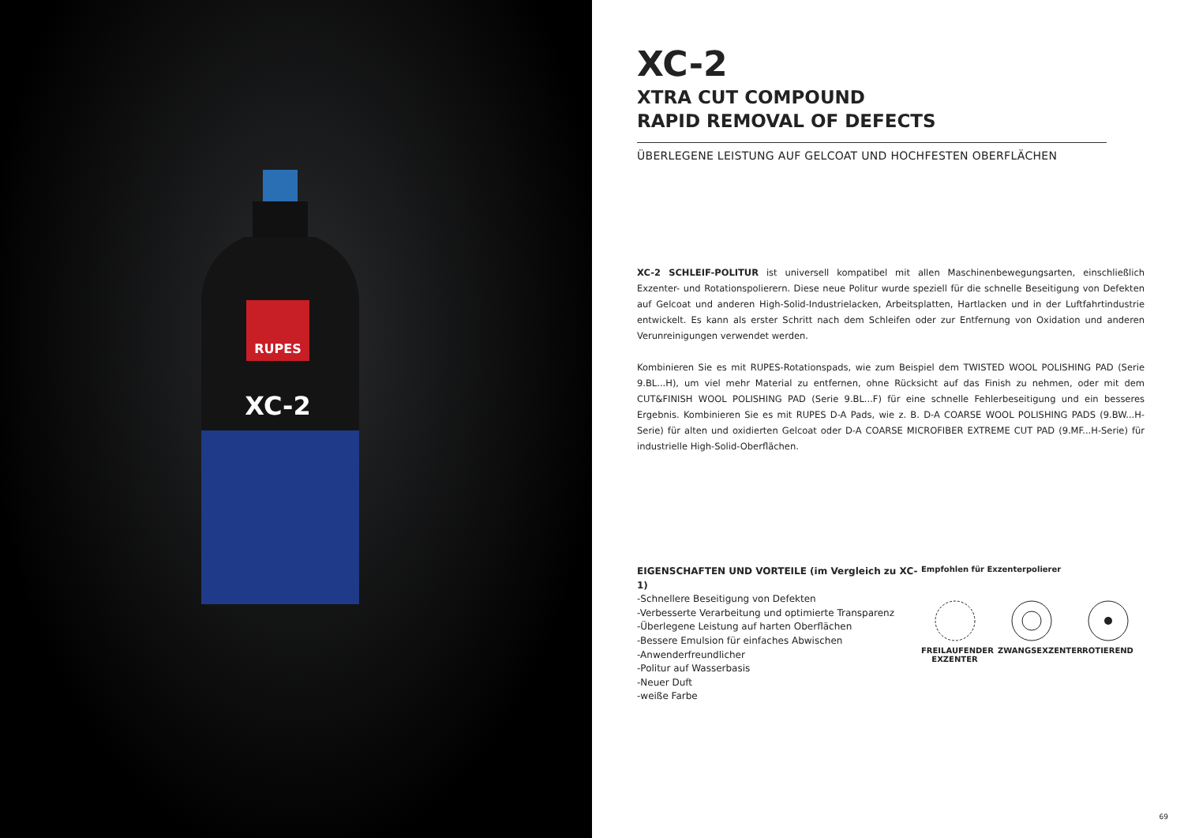RUPES
XC-2
XC-2
XTRA CUT COMPOUND
RAPID REMOVAL OF DEFECTS
ÜBERLEGENE LEISTUNG AUF GELCOAT UND HOCHFESTEN OBERFLÄCHEN
XC-2 SCHLEIF-POLITUR ist universell kompatibel mit allen Maschinenbewegungsarten, einschließlich Exzenter- und Rotationspolierern. Diese neue Politur wurde speziell für die schnelle Beseitigung von Defekten auf Gelcoat und anderen High-Solid-Industrielacken, Arbeitsplatten, Hartlacken und in der Luftfahrtindustrie entwickelt. Es kann als erster Schritt nach dem Schleifen oder zur Entfernung von Oxidation und anderen Verunreinigungen verwendet werden.
Kombinieren Sie es mit RUPES-Rotationspads, wie zum Beispiel dem TWISTED WOOL POLISHING PAD (Serie 9.BL...H), um viel mehr Material zu entfernen, ohne Rücksicht auf das Finish zu nehmen, oder mit dem CUT&FINISH WOOL POLISHING PAD (Serie 9.BL...F) für eine schnelle Fehlerbeseitigung und ein besseres Ergebnis. Kombinieren Sie es mit RUPES D-A Pads, wie z. B. D-A COARSE WOOL POLISHING PADS (9.BW...H-Serie) für alten und oxidierten Gelcoat oder D-A COARSE MICROFIBER EXTREME CUT PAD (9.MF...H-Serie) für industrielle High-Solid-Oberflächen.
EIGENSCHAFTEN UND VORTEILE (im Vergleich zu XC-1)
-Schnellere Beseitigung von Defekten
-Verbesserte Verarbeitung und optimierte Transparenz
-Überlegene Leistung auf harten Oberflächen
-Bessere Emulsion für einfaches Abwischen
-Anwenderfreundlicher
-Politur auf Wasserbasis
-Neuer Duft
-weiße Farbe
Empfohlen für Exzenterpolierer
FREILAUFENDER EXZENTER
ZWANGSEXZENTER
ROTIEREND
69